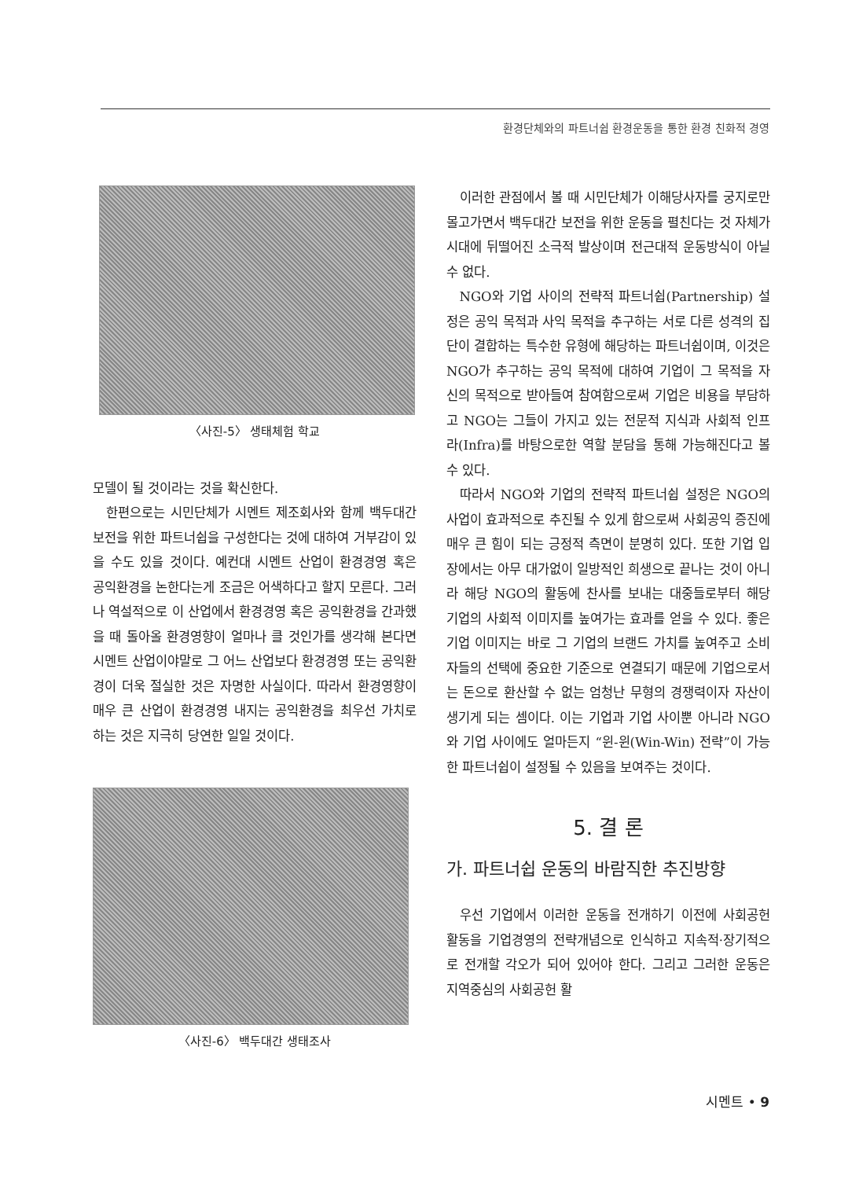환경단체와의 파트너쉽 환경운동을 통한 환경 친화적 경영
〈사진-5〉 생태체험 학교
모델이 될 것이라는 것을 확신한다.
한편으로는 시민단체가 시멘트 제조회사와 함께 백두대간 보전을 위한 파트너쉽을 구성한다는 것에 대하여 거부감이 있을 수도 있을 것이다. 예컨대 시멘트 산업이 환경경영 혹은 공익환경을 논한다는게 조금은 어색하다고 할지 모른다. 그러나 역설적으로 이 산업에서 환경경영 혹은 공익환경을 간과했을 때 돌아올 환경영향이 얼마나 클 것인가를 생각해 본다면 시멘트 산업이야말로 그 어느 산업보다 환경경영 또는 공익환경이 더욱 절실한 것은 자명한 사실이다. 따라서 환경영향이 매우 큰 산업이 환경경영 내지는 공익환경을 최우선 가치로 하는 것은 지극히 당연한 일일 것이다.
〈사진-6〉 백두대간 생태조사
이러한 관점에서 볼 때 시민단체가 이해당사자를 궁지로만 몰고가면서 백두대간 보전을 위한 운동을 펼친다는 것 자체가 시대에 뒤떨어진 소극적 발상이며 전근대적 운동방식이 아닐 수 없다.
NGO와 기업 사이의 전략적 파트너쉽(Partnership) 설정은 공익 목적과 사익 목적을 추구하는 서로 다른 성격의 집단이 결합하는 특수한 유형에 해당하는 파트너쉽이며, 이것은 NGO가 추구하는 공익 목적에 대하여 기업이 그 목적을 자신의 목적으로 받아들여 참여함으로써 기업은 비용을 부담하고 NGO는 그들이 가지고 있는 전문적 지식과 사회적 인프라(Infra)를 바탕으로한 역할 분담을 통해 가능해진다고 볼 수 있다.
따라서 NGO와 기업의 전략적 파트너쉽 설정은 NGO의 사업이 효과적으로 추진될 수 있게 함으로써 사회공익 증진에 매우 큰 힘이 되는 긍정적 측면이 분명히 있다. 또한 기업 입장에서는 아무 대가없이 일방적인 희생으로 끝나는 것이 아니라 해당 NGO의 활동에 찬사를 보내는 대중들로부터 해당 기업의 사회적 이미지를 높여가는 효과를 얻을 수 있다. 좋은 기업 이미지는 바로 그 기업의 브랜드 가치를 높여주고 소비자들의 선택에 중요한 기준으로 연결되기 때문에 기업으로서는 돈으로 환산할 수 없는 엄청난 무형의 경쟁력이자 자산이 생기게 되는 셈이다. 이는 기업과 기업 사이뿐 아니라 NGO와 기업 사이에도 얼마든지 “윈-윈(Win-Win) 전략”이 가능한 파트너쉽이 설정될 수 있음을 보여주는 것이다.
5. 결 론
가. 파트너쉽 운동의 바람직한 추진방향
우선 기업에서 이러한 운동을 전개하기 이전에 사회공헌 활동을 기업경영의 전략개념으로 인식하고 지속적·장기적으로 전개할 각오가 되어 있어야 한다. 그리고 그러한 운동은 지역중심의 사회공헌 활
시멘트 • 9